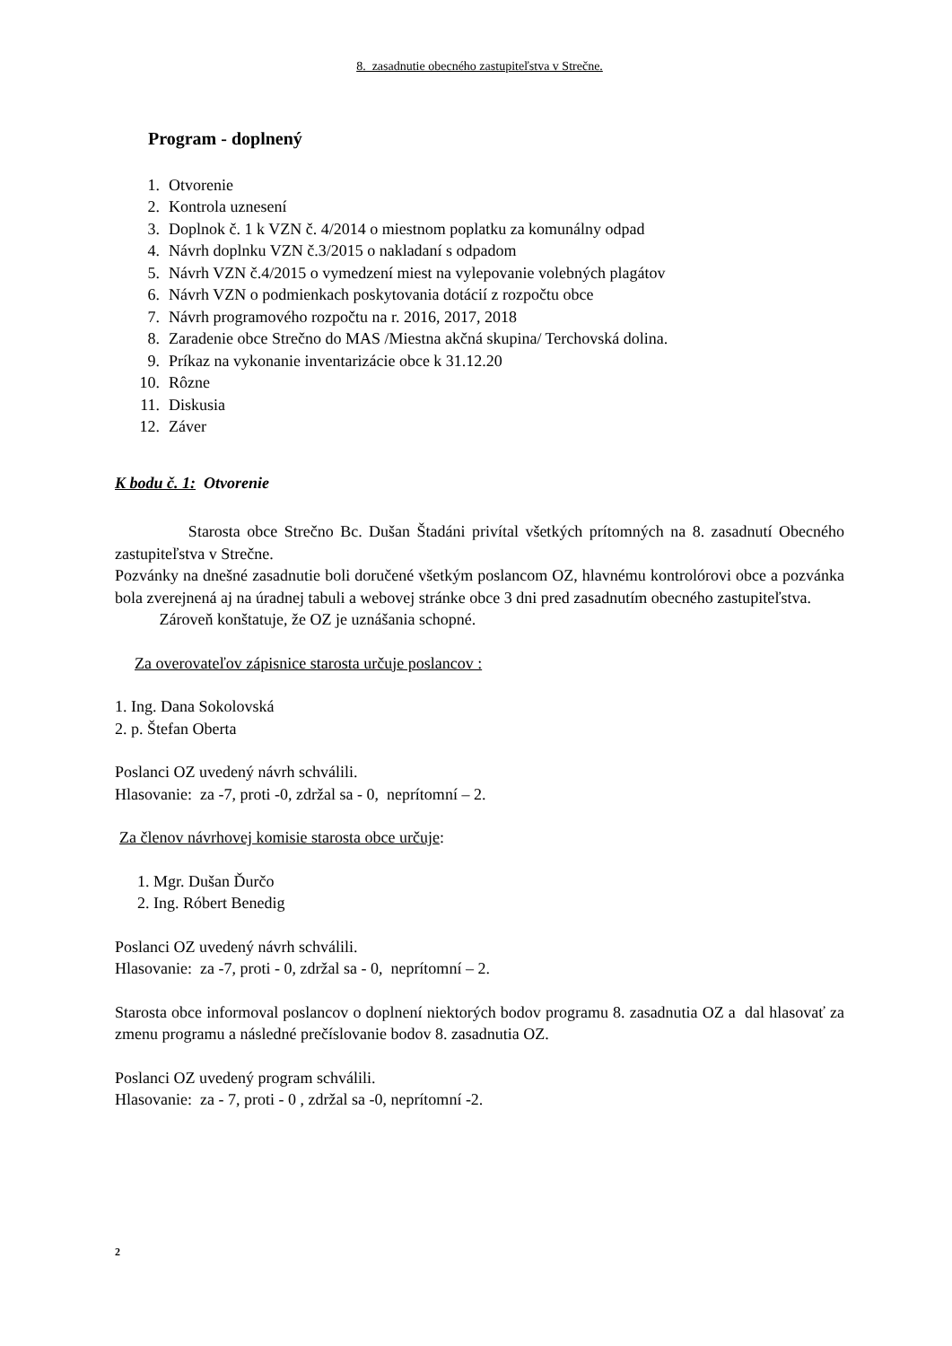8. zasadnutie obecného zastupiteľstva v Strečne.
Program - doplnený
1. Otvorenie
2. Kontrola uznesení
3. Doplnok č. 1 k VZN č. 4/2014 o miestnom poplatku za komunálny odpad
4. Návrh doplnku VZN č.3/2015 o nakladaní s odpadom
5. Návrh VZN č.4/2015 o vymedzení miest na vylepovanie volebných plagátov
6. Návrh VZN o podmienkach poskytovania dotácií z rozpočtu obce
7. Návrh programového rozpočtu na r. 2016, 2017, 2018
8. Zaradenie obce Strečno do MAS /Miestna akčná skupina/ Terchovská dolina.
9. Príkaz na vykonanie inventarizácie obce k 31.12.20
10. Rôzne
11. Diskusia
12. Záver
K bodu č. 1: Otvorenie
Starosta obce Strečno Bc. Dušan Štadáni privítal všetkých prítomných na 8. zasadnutí Obecného zastupiteľstva v Strečne.
Pozvánky na dnešné zasadnutie boli doručené všetkým poslancom OZ, hlavnému kontrolórovi obce a pozvánka bola zverejnená aj na úradnej tabuli a webovej stránke obce 3 dni pred zasadnutím obecného zastupiteľstva.
Zároveň konštatuje, že OZ je uznášania schopné.
Za overovateľov zápisnice starosta určuje poslancov :
1. Ing. Dana Sokolovská
2. p. Štefan Oberta
Poslanci OZ uvedený návrh schválili.
Hlasovanie: za -7, proti -0, zdržal sa - 0, neprítomní – 2.
Za členov návrhovej komisie starosta obce určuje:
1. Mgr. Dušan Ďurčo
2. Ing. Róbert Benedig
Poslanci OZ uvedený návrh schválili.
Hlasovanie: za -7, proti - 0, zdržal sa - 0, neprítomní – 2.
Starosta obce informoval poslancov o doplnení niektorých bodov programu 8. zasadnutia OZ a dal hlasovať za zmenu programu a následné prečíslovanie bodov 8. zasadnutia OZ.
Poslanci OZ uvedený program schválili.
Hlasovanie: za - 7, proti - 0 , zdržal sa -0, neprítomní -2.
2